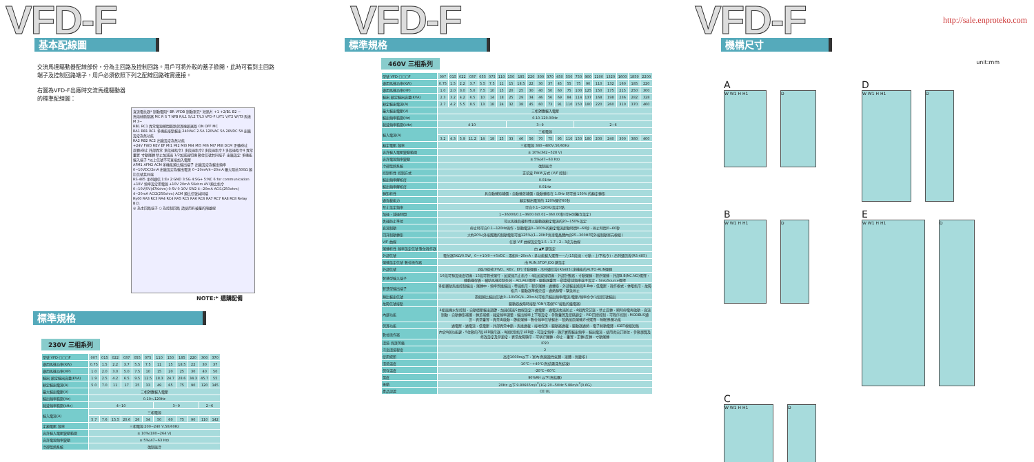VFD-F
基本配線圖
交流馬達驅動器配線部份，分為主回路及控制回路。用戶可將外殼的蓋子掀開，此時可看到主回路
端子及控制回路端子，用戶必須依照下列之配線回路確實連接。
右圖為VFD-F出廠時交流馬達驅動器
的標準配線圖：
直流電抗器* 制動電阻* BR VFDB 制動單元* 短路片 +1 +2/B1 B2 −
無熔絲斷路器 MC R S T NFB R/L1 S/L2 T/L3 VFD-F U/T1 V/T2 W/T3 馬達 M 3~
RB1 RC1 異常電源瞬間斷路保護連鎖器路 ON OFF MC
RA1 RB1 RC1 多機能接點輸出 240VAC 2.5A 120VAC 5A 28VDC 5A 出廠設定為無功能
RA2 RB2 RC2 出廠設定為無功能
+24V FWD REV EF MI1 MI2 MI3 MI4 MI5 MI6 MI7 MI8 DCM 正轉/停止 反轉/停止 外部異常 多段速指令1 多段速指令2 多段速指令3 多段速指令4 異常重置 寸動運轉 禁止加減速 1/2加減速切換 數位信號共同端子 出廠設定 多機能輸入端子 *以上信號不可直接加入電壓
AFM1 AFM2 ACM 多機能類比輸出端子 出廠設定為輸出頻率 0~10VDC/2mA 出廠設定為輸出電流 0~20mA/4~20mA 最大阻抗500Ω 類比信號共同端
RS-485 串列通信 1:Ev 2:GND 3:SG 4:SG+ 5:NC 6:for communication
+10V 頻率設定用電源 +10V 20mA 5Kohm AVI 類比指令 0~10V/5V(47Kohm) 0-5V 0-10V SW2 4~20mA ACI1(250ohm) 4~20mA ACI2(250ohm) ACM 類比信號共同端
Ry00 RA3 RC3 RA4 RC4 RA5 RC5 RA6 RC6 RA7 RC7 RA8 RC8 Relay B.D.
◎ 為主回路端子 ○ 為控制回路 請使用有被覆的隔離線
NOTE:* 選購配備
標準規格
230V 三相系列
| 型號 VFD-□□□F | 007 | 015 | 022 | 037 | 055 | 075 | 110 | 150 | 185 | 220 | 300 | 370 |
| 適用馬達功率(KW) | 0.75 | 1.5 | 2.2 | 3.7 | 5.5 | 7.5 | 11 | 15 | 18.5 | 22 | 30 | 37 |
| 適用馬達功率(HP) | 1.0 | 2.0 | 3.0 | 5.0 | 7.5 | 10 | 15 | 20 | 25 | 30 | 40 | 50 |
| 輸出 額定輸出容量(KVA) | 1.9 | 2.5 | 4.2 | 6.5 | 9.5 | 12.5 | 18.3 | 24.7 | 28.6 | 34.3 | 45.7 | 55 |
| 額定輸出電流(A) | 5.0 | 7.0 | 11 | 17 | 25 | 33 | 49 | 65 | 75 | 90 | 120 | 145 |
| 最大輸出電壓(V) | 三相對應輸入電壓 | | | | | | | | | | | |
| 輸出頻率範圍(Hz) | 0.10～120Hz | | | | | | | | | | | |
| 載波頻率範圍(kHz) | 4~10 | | | | | | 3~9 | | | | 2~6 | |
| 輸入電流(A) | 三相電源 | | | | | | | | | | | |
| | 5.7 | 7.6 | 15.5 | 20.6 | 26 | 34 | 50 | 60 | 75 | 90 | 110 | 142 |
| 定額電壓,頻率 | 三相電源 200~240 V,50/60Hz | | | | | | | | | | | |
| 容許輸入電壓變動範圍 | ± 10%(180~264 V) | | | | | | | | | | | |
| 容許電源頻率變動 | ± 5%(47~63 Hz) | | | | | | | | | | | |
| 冷卻散熱系統 | 強制風冷 | | | | | | | | | | | |
VFD-F
標準規格
460V 三相系列
| 型號 VFD-□□□F | 007 | 015 | 022 | 037 | 055 | 075 | 110 | 150 | 185 | 220 | 300 | 370 | 450 | 550 | 750 | 900 | 1100 | 1320 | 1600 | 1850 | 2200 |
| 適用馬達功率(KW) | 0.75 | 1.5 | 2.2 | 3.7 | 5.5 | 7.5 | 11 | 15 | 18.5 | 22 | 30 | 37 | 45 | 55 | 75 | 90 | 110 | 132 | 160 | 185 | 220 |
| 適用馬達功率(HP) | 1.0 | 2.0 | 3.0 | 5.0 | 7.5 | 10 | 15 | 20 | 25 | 30 | 40 | 50 | 60 | 75 | 100 | 125 | 150 | 175 | 215 | 250 | 300 |
| 輸出 額定輸出容量(KVA) | 2.3 | 3.2 | 4.2 | 6.5 | 10 | 14 | 18 | 25 | 29 | 34 | 46 | 56 | 69 | 84 | 114 | 137 | 168 | 198 | 236 | 282 | 328 |
| 額定輸出電流(A) | 2.7 | 4.2 | 5.5 | 8.5 | 13 | 18 | 24 | 32 | 38 | 45 | 60 | 73 | 91 | 110 | 150 | 180 | 220 | 260 | 310 | 370 | 460 |
| 最大輸出電壓(V) | 三相對應輸入電壓 | | | | | | | | | | | | | | | | | | | | |
| 輸出頻率範圍(Hz) | 0.10-120.00Hz | | | | | | | | | | | | | | | | | | | | |
| 載波頻率範圍(kHz) | 4-10 | | | | | | | 3~9 | | | | | | | 2~6 | | | | | | |
| 輸入電流(A) | 三相電源 | | | | | | | | | | | | | | | | | | | | |
| | 3.2 | 4.3 | 5.9 | 11.2 | 14 | 19 | 25 | 33 | 46 | 56 | 70 | 75 | 95 | 110 | 150 | 180 | 200 | 240 | 300 | 380 | 400 |
| 額定電壓,頻率 | 三相電源 380~480V,50/60Hz | | | | | | | | | | | | | | | | | | | | |
| 容許輸入電壓變動範圍 | ± 10%(342~528 V) | | | | | | | | | | | | | | | | | | | | |
| 容許電源頻率變動 | ± 5%(47~63 Hz) | | | | | | | | | | | | | | | | | | | | |
| 冷卻散熱系統 | 強制風冷 | | | | | | | | | | | | | | | | | | | | |
| 控制特性 控制方式 | 正弦波 PWM 方式 (V/F 控制) | | | | | | | | | | | | | | | | | | | | |
| 輸出頻率解析度 | 0.01Hz | | | | | | | | | | | | | | | | | | | | |
| 輸出頻率解析度 | 0.01Hz | | | | | | | | | | | | | | | | | | | | |
| 轉矩特性 | 具自動轉矩補償、自動轉差補償，啟動轉矩在 1.0Hz 時可達 150% 的額定轉矩 | | | | | | | | | | | | | | | | | | | | |
| 過負載能力 | 額定輸出電流的 120%運行60秒 | | | | | | | | | | | | | | | | | | | | |
| 禁止設定頻率 | 可自0.1~120Hz設定3點 | | | | | | | | | | | | | | | | | | | | |
| 加速、減速時間 | 1~36000/0.1~3600.0/0.01~360.00秒(可分別獨立設定) | | | | | | | | | | | | | | | | | | | | |
| 失速防止準位 | 可以馬達負載特性以驅動器額定電流的20~150%設定 | | | | | | | | | | | | | | | | | | | | |
| 直流制動 | 停止時可自0.1~120Hz操作，制動電流0~100%的額定電流起動時間0~60秒，停止時間0~60秒 | | | | | | | | | | | | | | | | | | | | |
| 回升制動轉矩 | 大約20%(外接選購的制動電阻可達125%)(1~20HP無車電晶體內含25~300HP可外接制動單元模組) | | | | | | | | | | | | | | | | | | | | |
| V/F 曲線 | 任意 V/F 曲線設定及1.5、1.7、2、3次方曲線 | | | | | | | | | | | | | | | | | | | | |
| 運轉特性 頻率設定信號 數位操作器 | 由 ▲▼ 鍵設定 | | | | | | | | | | | | | | | | | | | | |
| 外部信號 | 電位器5KΩ/0.5W、0~+10/0~+5VDC、兩組4~20mA、多功能輸入選擇一~六(15段速、寸動、上/下指令)、串列通訊埠(RS-485) | | | | | | | | | | | | | | | | | | | | |
| 運轉設定信號 數位操作器 | 由 RUN,STOP,JOG 鍵設定 | | | | | | | | | | | | | | | | | | | | |
| 外部信號 | 2線/3線式(FWD、REV、EF);寸動運轉，串列通信埠(RS485);多機能的AUTO-RUN運轉 | | | | | | | | | | | | | | | | | | | | |
| 智慧型輸入端子 | 16段可預設速度切換、15段可程式運行、加減速示止指令、4段加減速切換、外部計數器、寸動運轉、程序運轉、外部B.B(NC.NO)選擇、轉動機保養、輔助馬達控制失效、ACI/AUI選擇、驅動器重置、遞增/遞減頻率端子設定、Sink/Source選擇 | | | | | | | | | | | | | | | | | | | | |
| 智慧型輸出端子 | 多組輔助馬達控制輸出、運轉中、頻率到達輸出、零速指示、程序運轉、過轉矩、外部輸出遮段B.B中、低電壓、操作模式、休眠指示、故障指示、驅動器準備完成、過熱預警、緊急停止 | | | | | | | | | | | | | | | | | | | | |
| 類比輸出信號 | 兩組類比輸出信號(0~10VDC/4~20mA)可指示輸出頻率/電流/電壓/頻率命令/功因信號輸出 | | | | | | | | | | | | | | | | | | | | |
| 故障信號接點 | 驅動器故障時接點"ON"(兩個"C"接點的繼電器) | | | | | | | | | | | | | | | | | | | | |
| 內建功能 | 4組風機水泵控制、自動穩壓輸出調節、加速/減速S曲線設定、過電壓、過電流失速防止、4組異常記錄、禁止反轉、瞬時停電再啟動、直流制動、自動轉矩補償、轉差補償、載波頻率調整、輸出頻率上下限設定、參數重置及密碼鎖定、PID回授控制、可程序控制、MODBUS通訊、異常重置、異常再啟動、節能運轉、數位頻率信號輸出、散熱風扇運轉方式選擇、睡眠/甦醒功能 | | | | | | | | | | | | | | | | | | | | |
| 保護功能 | 過電壓、過電流、低電壓、外部異常中斷、馬達過載、接地保護、驅動器過載、驅動器過熱、電子熱動電驛、IGBT模組短路 | | | | | | | | | | | | | | | | | | | | |
| 數位操作器 | 內含8個功能鍵，5位數的7段LED顯示器，8個狀態指示LED燈，可設定頻率，顯示實際輸出頻率、輸出電流、使用者自訂單位，參數瀏覽及修改設定及參鎖定，異常故障顯示，可執行運轉、停止、重置、正轉/反轉、寸動運轉 | | | | | | | | | | | | | | | | | | | | |
| 環境 保護等級 | IP20 | | | | | | | | | | | | | | | | | | | | |
| 污染環境程度 | 2 | | | | | | | | | | | | | | | | | | | | |
| 使用場所 | 高度1000m以下，室內(無腐蝕性氣體、液體、無塵埃) | | | | | | | | | | | | | | | | | | | | |
| 環境溫度 | -10℃~+40℃(無結露且無結凍) | | | | | | | | | | | | | | | | | | | | |
| 保存溫度 | -20℃~60℃ | | | | | | | | | | | | | | | | | | | | |
| 濕度 | 90%RH 以下(無結露) | | | | | | | | | | | | | | | | | | | | |
| 振動 | 20Hz 以下 9.80665m/s<sup>2</sup>(1G) 20~50Hz 5.88m/s<sup>2</sup>(0.6G) | | | | | | | | | | | | | | | | | | | | |
| 產品認證 | CE UL | | | | | | | | | | | | | | | | | | | | |
VFD-F
機構尺寸
http://sale.enproteko.com
unit:mm
A
W W1 H H1 D
D
W W1 H H1 D
B
W W1 H H1 D
E
W W1 H H1 D
C
W W1 H H1 D